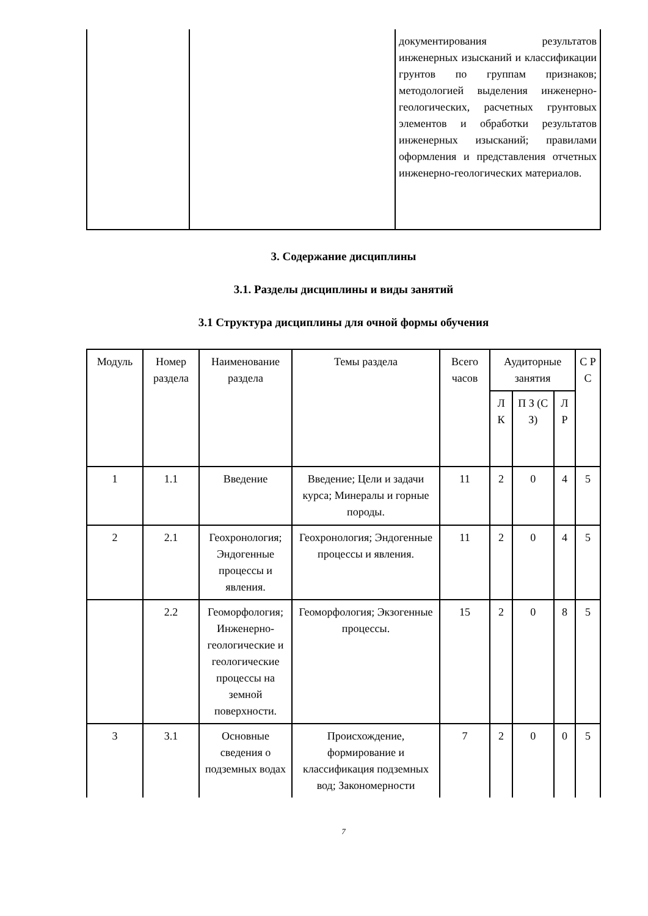| | | документирования результатов инженерных изысканий и классификации грунтов по группам признаков; методологией выделения инженерно-геологических, расчетных грунтовых элементов и обработки результатов инженерных изысканий; правилами оформления и представления отчетных инженерно-геологических материалов. |
3. Содержание дисциплины
3.1. Разделы дисциплины и виды занятий
3.1 Структура дисциплины для очной формы обучения
| Модуль | Номер раздела | Наименование раздела | Темы раздела | Всего часов | Аудиторные занятия | | | С Р С |
| --- | --- | --- | --- | --- | --- | --- | --- | --- |
| | | | | | Л К | П З (С З) | Л Р | |
| 1 | 1.1 | Введение | Введение; Цели и задачи курса; Минералы и горные породы. | 11 | 2 | 0 | 4 | 5 |
| 2 | 2.1 | Геохронология; Эндогенные процессы и явления. | Геохронология; Эндогенные процессы и явления. | 11 | 2 | 0 | 4 | 5 |
| | 2.2 | Геоморфология; Инженерно-геологические и геологические процессы на земной поверхности. | Геоморфология; Экзогенные процессы. | 15 | 2 | 0 | 8 | 5 |
| 3 | 3.1 | Основные сведения о подземных водах | Происхождение, формирование и классификация подземных вод; Закономерности | 7 | 2 | 0 | 0 | 5 |
7